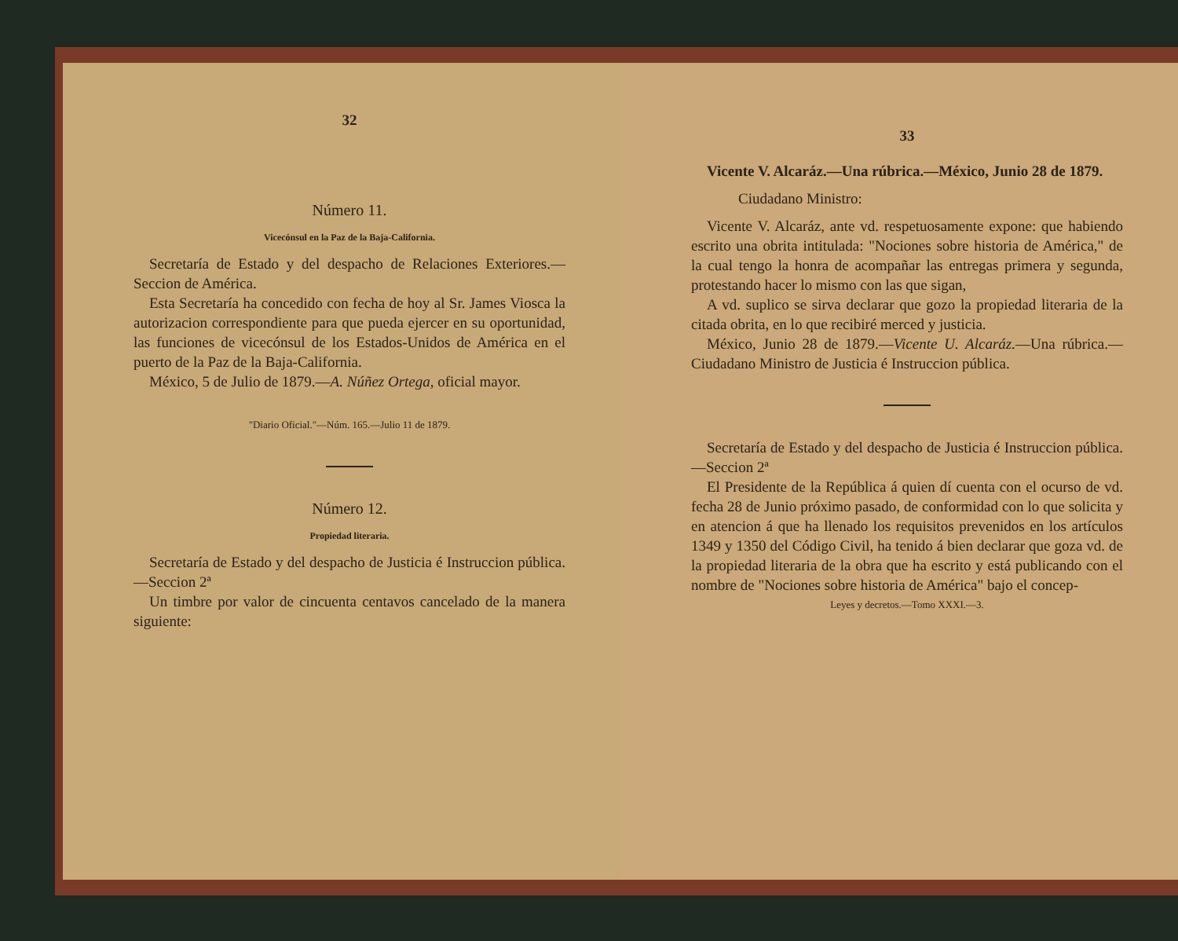32
Número 11.
Vicecónsul en la Paz de la Baja-California.
Secretaría de Estado y del despacho de Relaciones Exteriores.—Seccion de América.
Esta Secretaría ha concedido con fecha de hoy al Sr. James Viosca la autorizacion correspondiente para que pueda ejercer en su oportunidad, las funciones de vicecónsul de los Estados-Unidos de América en el puerto de la Paz de la Baja-California.
México, 5 de Julio de 1879.—A. Núñez Ortega, oficial mayor.
"Diario Oficial."—Núm. 165.—Julio 11 de 1879.
Número 12.
Propiedad literaria.
Secretaría de Estado y del despacho de Justicia é Instruccion pública.—Seccion 2ª
Un timbre por valor de cincuenta centavos cancelado de la manera siguiente:
33
Vicente V. Alcaráz.—Una rúbrica.—México, Junio 28 de 1879.
Ciudadano Ministro:
Vicente V. Alcaráz, ante vd. respetuosamente expone: que habiendo escrito una obrita intitulada: "Nociones sobre historia de América," de la cual tengo la honra de acompañar las entregas primera y segunda, protestando hacer lo mismo con las que sigan,
A vd. suplico se sirva declarar que gozo la propiedad literaria de la citada obrita, en lo que recibiré merced y justicia.
México, Junio 28 de 1879.—Vicente U. Alcaráz.—Una rúbrica.—Ciudadano Ministro de Justicia é Instruccion pública.
Secretaría de Estado y del despacho de Justicia é Instruccion pública.—Seccion 2ª
El Presidente de la República á quien dí cuenta con el ocurso de vd. fecha 28 de Junio próximo pasado, de conformidad con lo que solicita y en atencion á que ha llenado los requisitos prevenidos en los artículos 1349 y 1350 del Código Civil, ha tenido á bien declarar que goza vd. de la propiedad literaria de la obra que ha escrito y está publicando con el nombre de "Nociones sobre historia de América" bajo el concep-
Leyes y decretos.—Tomo XXXI.—3.